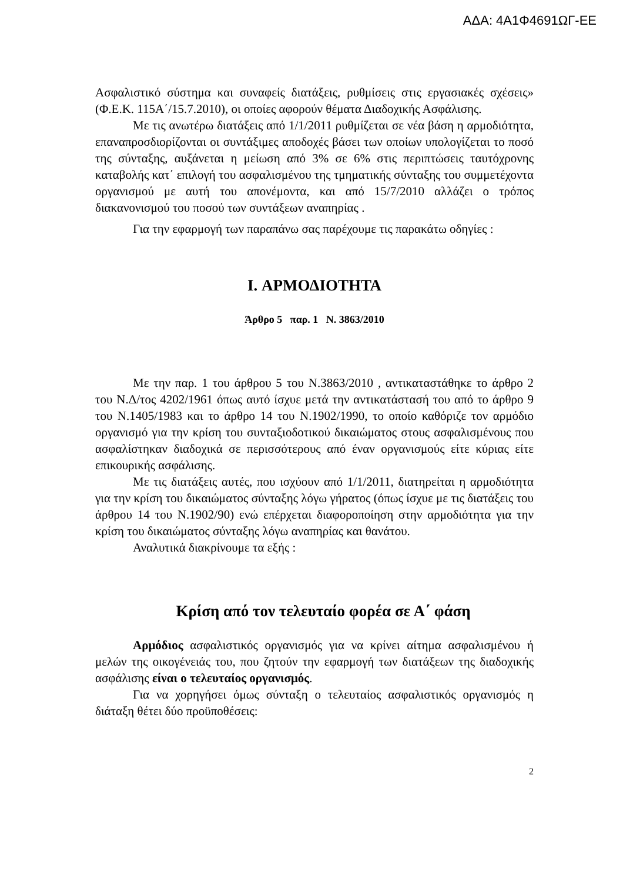ΑΔΑ: 4Α1Φ4691ΩΓ-ΕΕ
Ασφαλιστικό σύστημα και συναφείς διατάξεις, ρυθμίσεις στις εργασιακές σχέσεις» (Φ.Ε.Κ. 115Α΄/15.7.2010), οι οποίες αφορούν θέματα Διαδοχικής Ασφάλισης.
Με τις ανωτέρω διατάξεις από 1/1/2011 ρυθμίζεται σε νέα βάση η αρμοδιότητα, επαναπροσδιορίζονται οι συντάξιμες αποδοχές βάσει των οποίων υπολογίζεται το ποσό της σύνταξης, αυξάνεται η μείωση από 3% σε 6% στις περιπτώσεις ταυτόχρονης καταβολής κατ΄ επιλογή του ασφαλισμένου της τμηματικής σύνταξης του συμμετέχοντα οργανισμού με αυτή του απονέμοντα, και από 15/7/2010 αλλάζει ο τρόπος διακανονισμού του ποσού των συντάξεων αναπηρίας .
Για την εφαρμογή των παραπάνω σας παρέχουμε τις παρακάτω οδηγίες :
I. ΑΡΜΟΔΙΟΤΗΤΑ
Άρθρο 5 παρ. 1 Ν. 3863/2010
Με την παρ. 1 του άρθρου 5 του Ν.3863/2010 , αντικαταστάθηκε το άρθρο 2 του Ν.Δ/τος 4202/1961 όπως αυτό ίσχυε μετά την αντικατάστασή του από το άρθρο 9 του Ν.1405/1983 και το άρθρο 14 του Ν.1902/1990, το οποίο καθόριζε τον αρμόδιο οργανισμό για την κρίση του συνταξιοδοτικού δικαιώματος στους ασφαλισμένους που ασφαλίστηκαν διαδοχικά σε περισσότερους από έναν οργανισμούς είτε κύριας είτε επικουρικής ασφάλισης.
Με τις διατάξεις αυτές, που ισχύουν από 1/1/2011, διατηρείται η αρμοδιότητα για την κρίση του δικαιώματος σύνταξης λόγω γήρατος (όπως ίσχυε με τις διατάξεις του άρθρου 14 του Ν.1902/90) ενώ επέρχεται διαφοροποίηση στην αρμοδιότητα για την κρίση του δικαιώματος σύνταξης λόγω αναπηρίας και θανάτου.
Αναλυτικά διακρίνουμε τα εξής :
Κρίση από τον τελευταίο φορέα σε Α΄ φάση
Αρμόδιος ασφαλιστικός οργανισμός για να κρίνει αίτημα ασφαλισμένου ή μελών της οικογένειάς του, που ζητούν την εφαρμογή των διατάξεων της διαδοχικής ασφάλισης είναι ο τελευταίος οργανισμός.
Για να χορηγήσει όμως σύνταξη ο τελευταίος ασφαλιστικός οργανισμός η διάταξη θέτει δύο προϋποθέσεις:
2